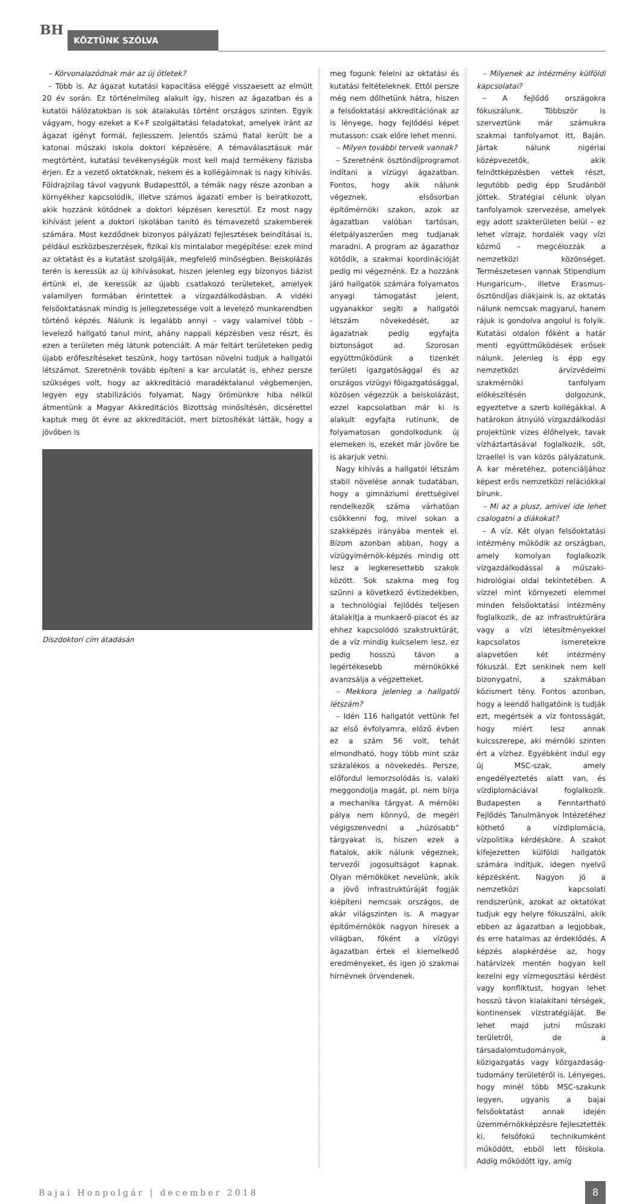BH KÖZTÜNK SZÓLVA
– Körvonalazódnak már az új ötletek?
– Több is. Az ágazat kutatási kapacitása eléggé visszaesett az elmúlt 20 év során. Ez történelmileg alakult így, hiszen az ágazatban és a kutatói hálózatokban is sok átalakulás történt országos szinten. Egyik vágyam, hogy ezeket a K+F szolgáltatási feladatokat, amelyek iránt az ágazat igényt formál, fejlesszem. Jelentős számú fiatal került be a katonai műszaki iskola doktori képzésére. A témaválasztásuk már megtörtént, kutatási tevékenységük most kell majd termékeny fázisba érjen. Ez a vezető oktatóknak, nekem és a kollégáimnak is nagy kihívás. Földrajzilag távol vagyunk Budapesttől, a témák nagy része azonban a környékhez kapcsolódik, illetve számos ágazati ember is beiratkozott, akik hozzánk kötődnek a doktori képzésen keresztül. Ez most nagy kihívást jelent a doktori iskolában tanító és témavezető szakemberek számára. Most kezdődnek bizonyos pályázati fejlesztések beindításai is, például eszközbeszerzések, fizikai kis mintalabor megépítése: ezek mind az oktatást és a kutatást szolgálják, megfelelő minőségben. Beiskolázás terén is keressük az új kihívásokat, hiszen jelenleg egy bizonyos bázist értünk el, de keressük az újabb csatlakozó területeket, amelyek valamilyen formában érintettek a vízgazdálkodásban. A vidéki felsőoktatásnak mindig is jellegzetessége volt a levelező munkarendben történő képzés. Nálunk is legalább annyi – vagy valamivel több – levelező hallgató tanul mint, ahány nappali képzésben vesz részt, és ezen a területen még látunk potenciált. A már feltárt területeken pedig újabb erőfeszítéseket teszünk, hogy tartósan növelni tudjuk a hallgatói létszámot. Szeretnénk tovább építeni a kar arculatát is, ehhez persze szükséges volt, hogy az akkreditáció maradéktalanul végbemenjen, legyen egy stabilizációs folyamat. Nagy örömünkre hiba nélkül átmentünk a Magyar Akkreditációs Bizottság minősítésén, dicsérettel kaptuk meg öt évre az akkreditációt, mert biztosítékát látták, hogy a jövőben is
Díszdoktori cím átadásán
meg fogunk felelni az oktatási és kutatási feltételeknek. Ettől persze még nem dőlhetünk hátra, hiszen a felsőoktatási akkreditációnak az is lényege, hogy fejlődési képet mutasson: csak előre lehet menni.
– Milyen további terveik vannak?
– Szeretnénk ösztöndíjprogramot indítani a vízügyi ágazatban. Fontos, hogy akik nálunk végeznek, elsősorban építőmérnöki szakon, azok az ágazatban valóban tartósan, életpályaszerűen meg tudjanak maradni. A program az ágazathoz kötődik, a szakmai koordinációját pedig mi végeznénk. Ez a hozzánk járó hallgatók számára folyamatos anyagi támogatást jelent, ugyanakkor segíti a hallgatói létszám növekedését, az ágazatnak pedig egyfajta biztonságot ad. Szorosan együttműködünk a tizenkét területi igazgatósággal és az országos vízügyi főigazgatósággal, közösen végezzük a beiskolázást, ezzel kapcsolatban már ki is alakult egyfajta rutinunk, de folyamatosan gondolkodunk új elemeken is, ezeket már jövőre be is akarjuk vetni.
Nagy kihívás a hallgatói létszám stabil növelése annak tudatában, hogy a gimnáziumi érettségivel rendelkezők száma várhatóan csökkenni fog, mivel sokan a szakképzés irányába mentek el. Bízom azonban abban, hogy a vízügyimérnök-képzés mindig ott lesz a legkeresettebb szakok között. Sok szakma meg fog szűnni a következő évtizedekben, a technológiai fejlődés teljesen átalakítja a munkaerő-piacot és az ehhez kapcsolódó szakstruktúrát, de a víz mindig kulcselem lesz, ez pedig hosszú távon a legértékesebb mérnökökké avanzsálja a végzetteket.
– Mekkora jelenleg a hallgatói létszám?
– Idén 116 hallgatót vettünk fel az első évfolyamra, előző évben ez a szám 56 volt, tehát elmondható, hogy több mint száz százalékos a növekedés. Persze, előfordul lemorzsolódás is, valaki meggondolja magát, pl. nem bírja a mechanika tárgyat. A mérnöki pálya nem könnyű, de megéri végigszenvedni a „húzósabb” tárgyakat is, hiszen ezek a fiatalok, akik nálunk végeznek, tervezői jogosultságot kapnak. Olyan mérnököket nevelünk, akik a jövő infrastruktúráját fogják kiépíteni nemcsak országos, de akár világszinten is. A magyar építőmérnökök nagyon híresek a világban, főként a vízügyi ágazatban értek el kiemelkedő eredményeket, és igen jó szakmai hírnévnek örvendenek.
– Milyenek az intézmény külföldi kapcsolatai?
– A fejlődő országokra fókuszálunk. Többször is szerveztünk már számukra szakmai tanfolyamot itt, Baján. Jártak nálunk nigériai középvezetők, akik felnőttképzésben vettek részt, legutóbb pedig épp Szudánból jöttek. Stratégiai célunk olyan tanfolyamok szervezése, amelyek egy adott szakterületen belül – ez lehet vízrajz, hordalék vagy vízi közmű – megcélozzák a nemzetközi közönséget. Természetesen vannak Stipendium Hungaricum-, illetve Erasmus-ösztöndíjas diákjaink is, az oktatás nálunk nemcsak magyarul, hanem rájuk is gondolva angolul is folyik. Kutatási oldalon főként a határ menti együttműködések erősek nálunk. Jelenleg is épp egy nemzetközi árvízvédelmi szakmérnöki tanfolyam előkészítésén dolgozunk, egyeztetve a szerb kollégákkal. A határokon átnyúló vízgazdálkodási projektünk vizes élőhelyek, tavak vízháztartásával foglalkozik, sőt, Izraellel is van közös pályázatunk. A kar méretéhez, potenciáljához képest erős nemzetközi relációkkal bírunk.
– Mi az a plusz, amivel ide lehet csalogatni a diákokat?
– A víz. Két olyan felsőoktatási intézmény működik az országban, amely komolyan foglalkozik vízgazdálkodással a műszaki-hidrológiai oldal tekintetében. A vízzel mint környezeti elemmel minden felsőoktatási intézmény foglalkozik, de az infrastruktúrára vagy a vízi létesítményekkel kapcsolatos ismeretekre alapvetően két intézmény fókuszál. Ezt senkinek nem kell bizonygatni, a szakmában közismert tény. Fontos azonban, hogy a leendő hallgatóink is tudják ezt, megértsék a víz fontosságát, hogy miért lesz annak kulcsszerepe, aki mérnöki szinten ért a vízhez. Egyébként indul egy új MSC-szak, amely engedélyeztetés alatt van, és vízdiplomáciával foglalkozik. Budapesten a Fenntartható Fejlődés Tanulmányok Intézetéhez köthető a vízdiplomácia, vízpolitika kérdésköre. A szakot kifejezetten külföldi hallgatók számára indítjuk, idegen nyelvű képzésként. Nagyon jó a nemzetközi kapcsolati rendszerünk, azokat az oktatókat tudjuk egy helyre fókuszálni, akik ebben az ágazatban a legjobbak, és erre hatalmas az érdeklődés. A képzés alapkérdése az, hogy határvizek mentén hogyan kell kezelni egy vízmegosztási kérdést vagy konfliktust, hogyan lehet hosszú távon kialakítani térségek, kontinensek vízstratégiáját. Be lehet majd jutni műszaki területről, de a társadalomtudományok, közigazgatás vagy közgazdaság-tudomány területéről is. Lényeges, hogy minél több MSC-szakunk legyen, ugyanis a bajai felsőoktatást annak idején üzemmérnökképzésre fejlesztették ki, felsőfokú technikumként működött, ebből lett főiskola. Addig működött így, amíg
Bajai Honpolgár | december 2018
8